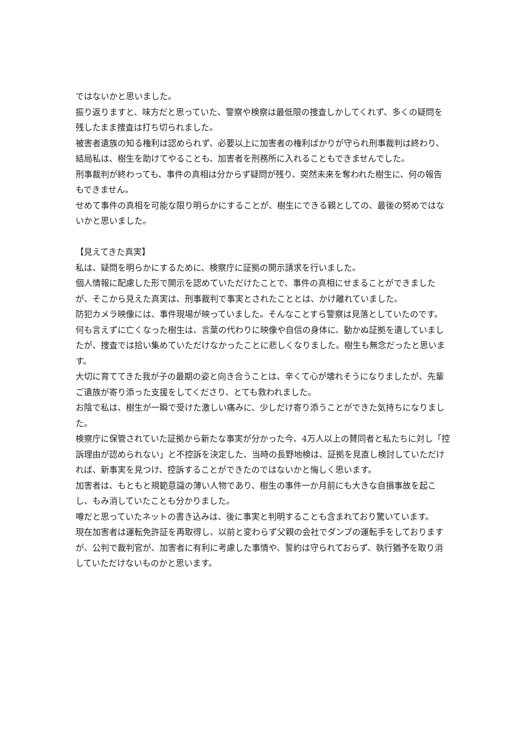ではないかと思いました。
振り返りますと、味方だと思っていた、警察や検察は最低限の捜査しかしてくれず、多くの疑問を残したまま捜査は打ち切られました。
被害者遺族の知る権利は認められず、必要以上に加害者の権利ばかりが守られ刑事裁判は終わり、結局私は、樹生を助けてやることも、加害者を刑務所に入れることもできませんでした。
刑事裁判が終わっても、事件の真相は分からず疑問が残り、突然未来を奪われた樹生に、何の報告もできません。
せめて事件の真相を可能な限り明らかにすることが、樹生にできる親としての、最後の努めではないかと思いました。
【見えてきた真実】
私は、疑問を明らかにするために、検察庁に証拠の開示請求を行いました。
個人情報に配慮した形で開示を認めていただけたことで、事件の真相にせまることができましたが、そこから見えた真実は、刑事裁判で事実とされたこととは、かけ離れていました。
防犯カメラ映像には、事件現場が映っていました。そんなことすら警察は見落としていたのです。
何も言えずに亡くなった樹生は、言葉の代わりに映像や自信の身体に、動かぬ証拠を遺していましたが、捜査では拾い集めていただけなかったことに悲しくなりました。樹生も無念だったと思います。
大切に育ててきた我が子の最期の姿と向き合うことは、辛くて心が壊れそうになりましたが、先輩ご遺族が寄り添った支援をしてくださり、とても救われました。
お陰で私は、樹生が一瞬で受けた激しい痛みに、少しだけ寄り添うことができた気持ちになりました。
検察庁に保管されていた証拠から新たな事実が分かった今、4万人以上の賛同者と私たちに対し「控訴理由が認められない」と不控訴を決定した、当時の長野地検は、証拠を見直し検討していただければ、新事実を見つけ、控訴することができたのではないかと悔しく思います。
加害者は、もともと規範意識の薄い人物であり、樹生の事件一か月前にも大きな自損事故を起こし、もみ消していたことも分かりました。
噂だと思っていたネットの書き込みは、後に事実と判明することも含まれており驚いています。
現在加害者は運転免許証を再取得し、以前と変わらず父親の会社でダンプの運転手をしておりますが、公判で裁判官が、加害者に有利に考慮した事情や、誓約は守られておらず、執行猶予を取り消していただけないものかと思います。